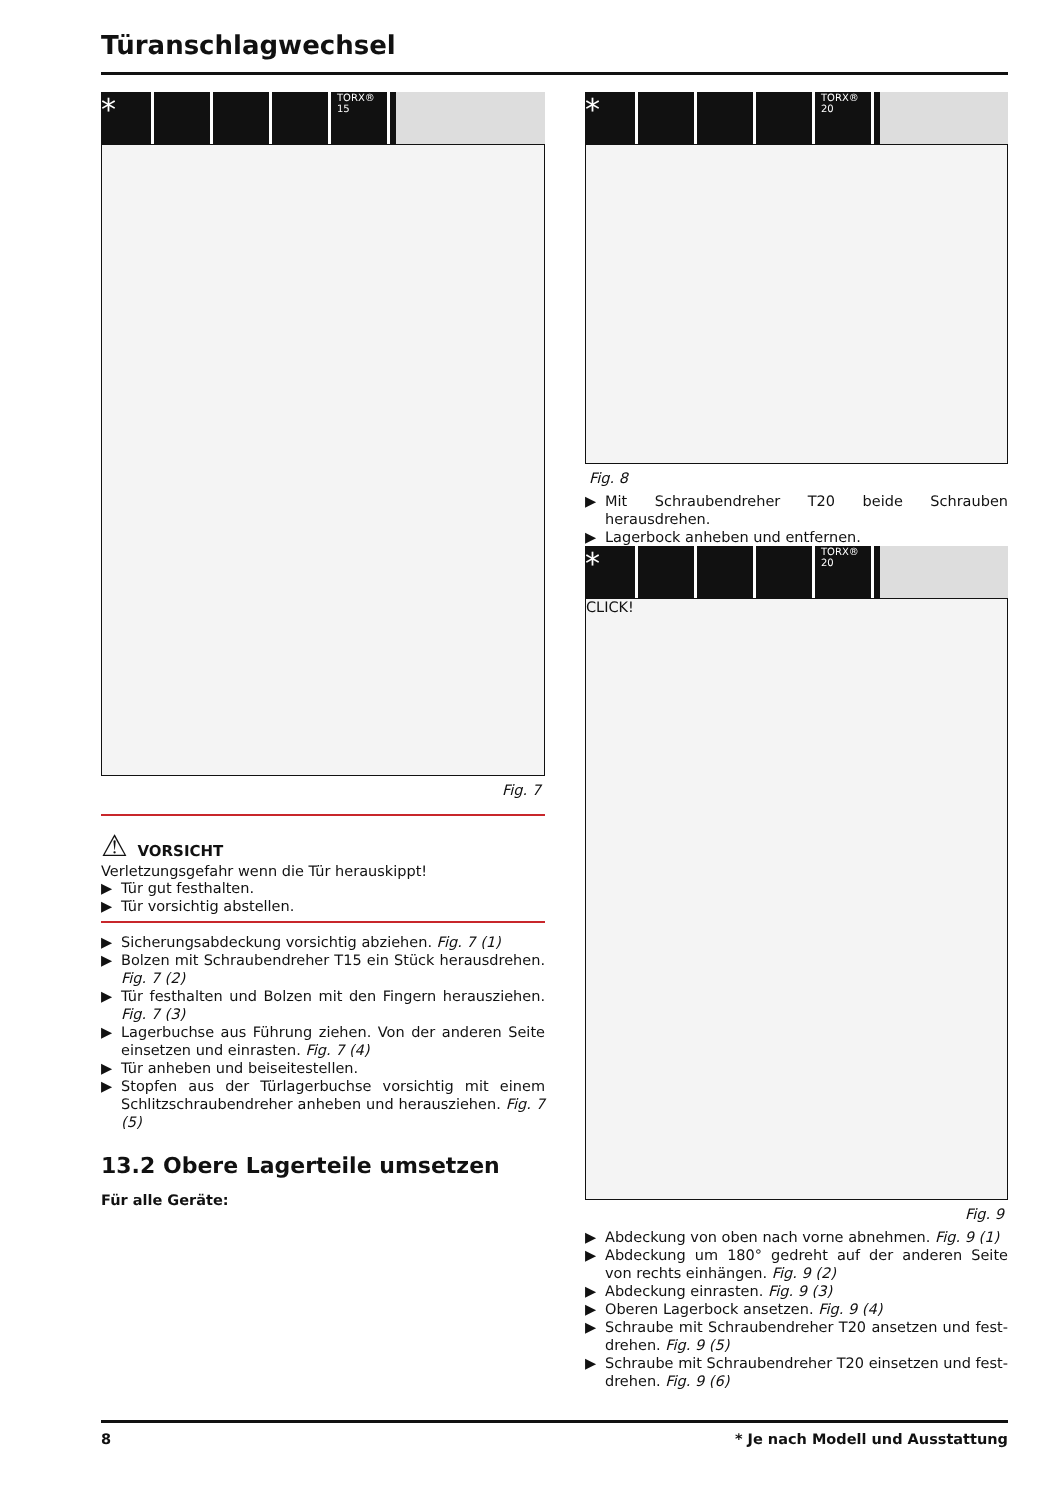Türanschlagwechsel
* TORX® 15
Fig. 7
⚠ VORSICHT
Verletzungsgefahr wenn die Tür herauskippt!
▶ Tür gut festhalten.
▶ Tür vorsichtig abstellen.
▶ Sicherungsabdeckung vorsichtig abziehen. Fig. 7 (1)
▶ Bolzen mit Schraubendreher T15 ein Stück herausdrehen. Fig. 7 (2)
▶ Tür festhalten und Bolzen mit den Fingern herausziehen. Fig. 7 (3)
▶ Lagerbuchse aus Führung ziehen. Von der anderen Seite einsetzen und einrasten. Fig. 7 (4)
▶ Tür anheben und beiseitestellen.
▶ Stopfen aus der Türlagerbuchse vorsichtig mit einem Schlitzschraubendreher anheben und herausziehen. Fig. 7 (5)
13.2 Obere Lagerteile umsetzen
Für alle Geräte:
* TORX® 20
Fig. 8
▶ Mit Schraubendreher T20 beide Schrauben herausdrehen.
▶ Lagerbock anheben und entfernen.
* TORX® 20
CLICK!
Fig. 9
▶ Abdeckung von oben nach vorne abnehmen. Fig. 9 (1)
▶ Abdeckung um 180° gedreht auf der anderen Seite von rechts einhängen. Fig. 9 (2)
▶ Abdeckung einrasten. Fig. 9 (3)
▶ Oberen Lagerbock ansetzen. Fig. 9 (4)
▶ Schraube mit Schraubendreher T20 ansetzen und fest­drehen. Fig. 9 (5)
▶ Schraube mit Schraubendreher T20 einsetzen und fest­drehen. Fig. 9 (6)
8 * Je nach Modell und Ausstattung